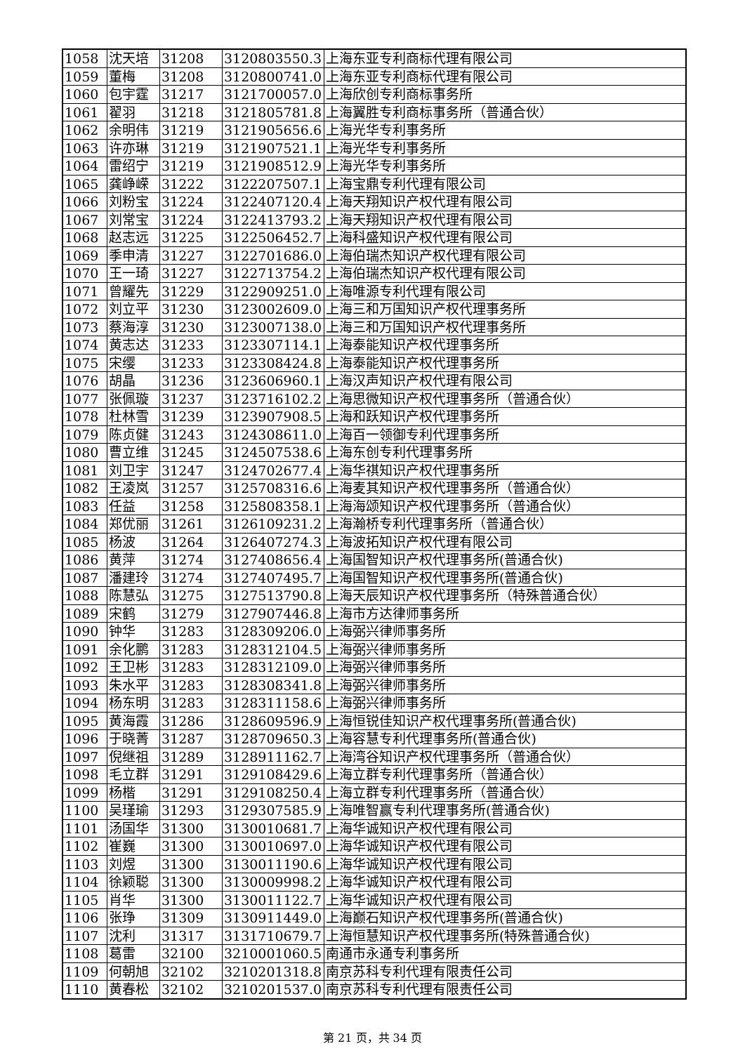| 1058 | 沈天培 | 31208 | 3120803550.3 | 上海东亚专利商标代理有限公司 |
| 1059 | 董梅 | 31208 | 3120800741.0 | 上海东亚专利商标代理有限公司 |
| 1060 | 包宇霆 | 31217 | 3121700057.0 | 上海欣创专利商标事务所 |
| 1061 | 翟羽 | 31218 | 3121805781.8 | 上海翼胜专利商标事务所（普通合伙） |
| 1062 | 余明伟 | 31219 | 3121905656.6 | 上海光华专利事务所 |
| 1063 | 许亦琳 | 31219 | 3121907521.1 | 上海光华专利事务所 |
| 1064 | 雷绍宁 | 31219 | 3121908512.9 | 上海光华专利事务所 |
| 1065 | 龚峥嵘 | 31222 | 3122207507.1 | 上海宝鼎专利代理有限公司 |
| 1066 | 刘粉宝 | 31224 | 3122407120.4 | 上海天翔知识产权代理有限公司 |
| 1067 | 刘常宝 | 31224 | 3122413793.2 | 上海天翔知识产权代理有限公司 |
| 1068 | 赵志远 | 31225 | 3122506452.7 | 上海科盛知识产权代理有限公司 |
| 1069 | 季申清 | 31227 | 3122701686.0 | 上海伯瑞杰知识产权代理有限公司 |
| 1070 | 王一琦 | 31227 | 3122713754.2 | 上海伯瑞杰知识产权代理有限公司 |
| 1071 | 曾耀先 | 31229 | 3122909251.0 | 上海唯源专利代理有限公司 |
| 1072 | 刘立平 | 31230 | 3123002609.0 | 上海三和万国知识产权代理事务所 |
| 1073 | 蔡海淳 | 31230 | 3123007138.0 | 上海三和万国知识产权代理事务所 |
| 1074 | 黄志达 | 31233 | 3123307114.1 | 上海泰能知识产权代理事务所 |
| 1075 | 宋缨 | 31233 | 3123308424.8 | 上海泰能知识产权代理事务所 |
| 1076 | 胡晶 | 31236 | 3123606960.1 | 上海汉声知识产权代理有限公司 |
| 1077 | 张佩璇 | 31237 | 3123716102.2 | 上海思微知识产权代理事务所（普通合伙） |
| 1078 | 杜林雪 | 31239 | 3123907908.5 | 上海和跃知识产权代理事务所 |
| 1079 | 陈贞健 | 31243 | 3124308611.0 | 上海百一领御专利代理事务所 |
| 1080 | 曹立维 | 31245 | 3124507538.6 | 上海东创专利代理事务所 |
| 1081 | 刘卫宇 | 31247 | 3124702677.4 | 上海华祺知识产权代理事务所 |
| 1082 | 王凌岚 | 31257 | 3125708316.6 | 上海麦其知识产权代理事务所（普通合伙） |
| 1083 | 任益 | 31258 | 3125808358.1 | 上海海颂知识产权代理事务所（普通合伙） |
| 1084 | 郑优丽 | 31261 | 3126109231.2 | 上海瀚桥专利代理事务所（普通合伙） |
| 1085 | 杨波 | 31264 | 3126407274.3 | 上海波拓知识产权代理有限公司 |
| 1086 | 黄萍 | 31274 | 3127408656.4 | 上海国智知识产权代理事务所(普通合伙) |
| 1087 | 潘建玲 | 31274 | 3127407495.7 | 上海国智知识产权代理事务所(普通合伙) |
| 1088 | 陈慧弘 | 31275 | 3127513790.8 | 上海天辰知识产权代理事务所（特殊普通合伙） |
| 1089 | 宋鹤 | 31279 | 3127907446.8 | 上海市方达律师事务所 |
| 1090 | 钟华 | 31283 | 3128309206.0 | 上海弼兴律师事务所 |
| 1091 | 余化鹏 | 31283 | 3128312104.5 | 上海弼兴律师事务所 |
| 1092 | 王卫彬 | 31283 | 3128312109.0 | 上海弼兴律师事务所 |
| 1093 | 朱水平 | 31283 | 3128308341.8 | 上海弼兴律师事务所 |
| 1094 | 杨东明 | 31283 | 3128311158.6 | 上海弼兴律师事务所 |
| 1095 | 黄海霞 | 31286 | 3128609596.9 | 上海恒锐佳知识产权代理事务所(普通合伙) |
| 1096 | 于晓菁 | 31287 | 3128709650.3 | 上海容慧专利代理事务所(普通合伙) |
| 1097 | 倪继祖 | 31289 | 3128911162.7 | 上海湾谷知识产权代理事务所（普通合伙） |
| 1098 | 毛立群 | 31291 | 3129108429.6 | 上海立群专利代理事务所（普通合伙） |
| 1099 | 杨楷 | 31291 | 3129108250.4 | 上海立群专利代理事务所（普通合伙） |
| 1100 | 吴瑾瑜 | 31293 | 3129307585.9 | 上海唯智赢专利代理事务所(普通合伙) |
| 1101 | 汤国华 | 31300 | 3130010681.7 | 上海华诚知识产权代理有限公司 |
| 1102 | 崔巍 | 31300 | 3130010697.0 | 上海华诚知识产权代理有限公司 |
| 1103 | 刘煜 | 31300 | 3130011190.6 | 上海华诚知识产权代理有限公司 |
| 1104 | 徐颖聪 | 31300 | 3130009998.2 | 上海华诚知识产权代理有限公司 |
| 1105 | 肖华 | 31300 | 3130011122.7 | 上海华诚知识产权代理有限公司 |
| 1106 | 张琤 | 31309 | 3130911449.0 | 上海巅石知识产权代理事务所(普通合伙) |
| 1107 | 沈利 | 31317 | 3131710679.7 | 上海恒慧知识产权代理事务所(特殊普通合伙) |
| 1108 | 葛雷 | 32100 | 3210001060.5 | 南通市永通专利事务所 |
| 1109 | 何朝旭 | 32102 | 3210201318.8 | 南京苏科专利代理有限责任公司 |
| 1110 | 黄春松 | 32102 | 3210201537.0 | 南京苏科专利代理有限责任公司 |
第 21 页，共 34 页